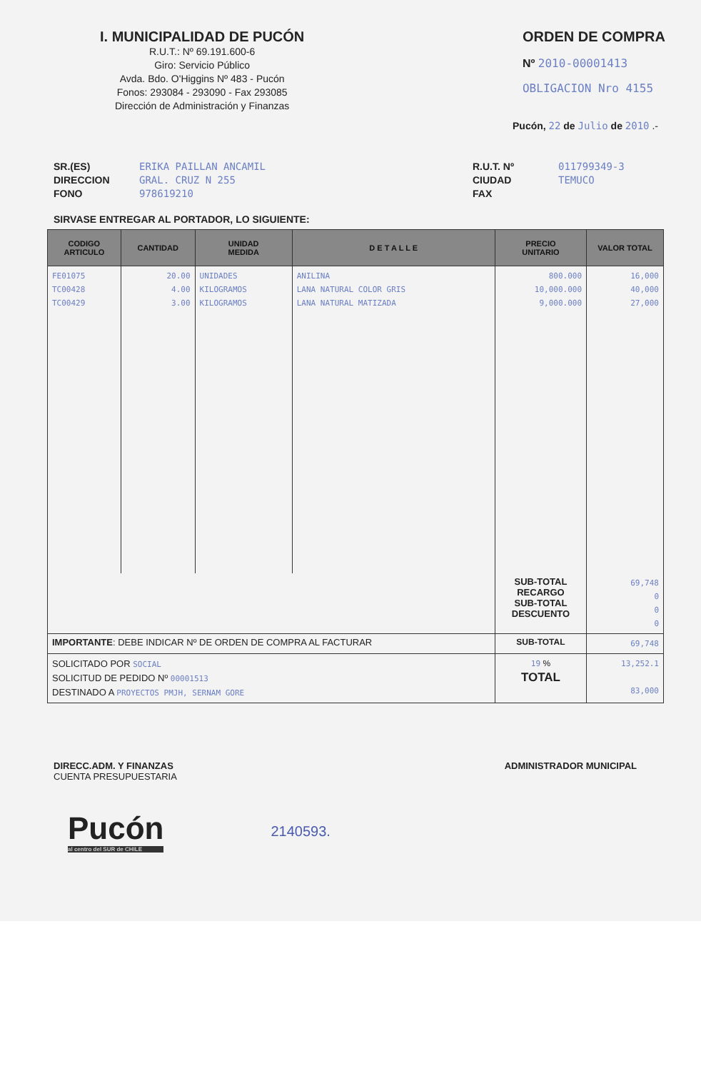I. MUNICIPALIDAD DE PUCÓN
R.U.T.: Nº 69.191.600-6
Giro: Servicio Público
Avda. Bdo. O'Higgins Nº 483 - Pucón
Fonos: 293084 - 293090 - Fax 293085
Dirección de Administración y Finanzas
ORDEN DE COMPRA
Nº 2010-00001413
OBLIGACION Nro 4155
Pucón, 22 de Julio de 2010 .-
SR.(ES) ERIKA PAILLAN ANCAMIL
DIRECCION GRAL. CRUZ N 255
FONO 978619210
R.U.T. Nº 011799349-3
CIUDAD TEMUCO
FAX
SIRVASE ENTREGAR AL PORTADOR, LO SIGUIENTE:
| CODIGO ARTICULO | CANTIDAD | UNIDAD MEDIDA | D E T A L L E | PRECIO UNITARIO | VALOR TOTAL |
| --- | --- | --- | --- | --- | --- |
| FE01075 TC00428 TC00429 | 20.00 4.00 3.00 | UNIDADES KILOGRAMOS KILOGRAMOS | ANILINA LANA NATURAL COLOR GRIS LANA NATURAL MATIZADA | 800.000 10,000.000 9,000.000 | 16,000 40,000 27,000 |
| | | | | SUB-TOTAL RECARGO SUB-TOTAL DESCUENTO | 69,748 0 0 0 |
| IMPORTANTE : DEBE INDICAR Nº DE ORDEN DE COMPRA AL FACTURAR | | | | SUB-TOTAL | 69,748 |
| SOLICITADO POR SOCIAL SOLICITUD DE PEDIDO Nº 00001513 DESTINADO A PROYECTOS PMJH, SERNAM GORE | | | | 19 % TOTAL | 13,252.1 83,000 |
DIRECC.ADM. Y FINANZAS
CUENTA PRESUPUESTARIA
ADMINISTRADOR MUNICIPAL
Pucón
al centro del SUR de CHILE
2140593.